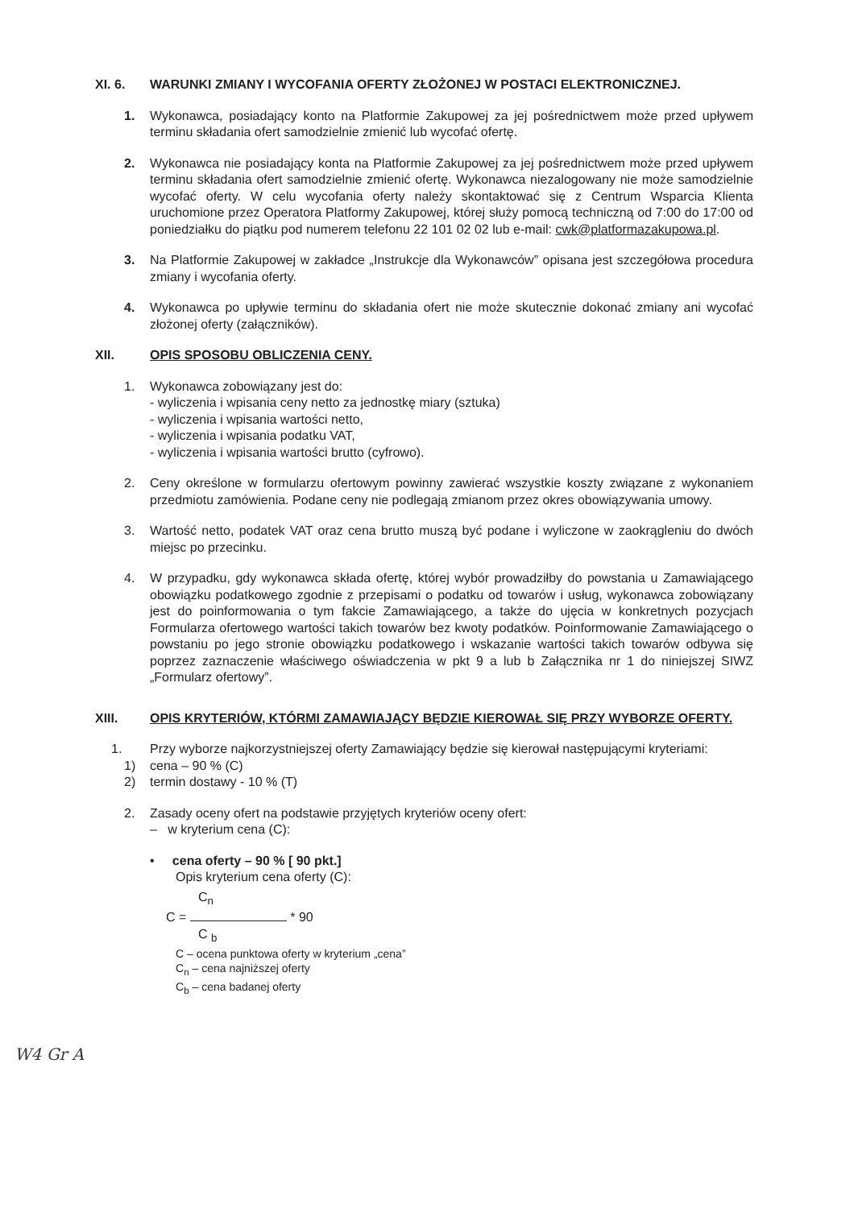XI. 6. WARUNKI ZMIANY I WYCOFANIA OFERTY ZŁOŻONEJ W POSTACI ELEKTRONICZNEJ.
1. Wykonawca, posiadający konto na Platformie Zakupowej za jej pośrednictwem może przed upływem terminu składania ofert samodzielnie zmienić lub wycofać ofertę.
2. Wykonawca nie posiadający konta na Platformie Zakupowej za jej pośrednictwem może przed upływem terminu składania ofert samodzielnie zmienić ofertę. Wykonawca niezalogowany nie może samodzielnie wycofać oferty. W celu wycofania oferty należy skontaktować się z Centrum Wsparcia Klienta uruchomione przez Operatora Platformy Zakupowej, której służy pomocą techniczną od 7:00 do 17:00 od poniedziałku do piątku pod numerem telefonu 22 101 02 02 lub e-mail: cwk@platformazakupowa.pl.
3. Na Platformie Zakupowej w zakładce „Instrukcje dla Wykonawców” opisana jest szczegółowa procedura zmiany i wycofania oferty.
4. Wykonawca po upływie terminu do składania ofert nie może skutecznie dokonać zmiany ani wycofać złożonej oferty (załączników).
XII. OPIS SPOSOBU OBLICZENIA CENY.
1. Wykonawca zobowiązany jest do:
- wyliczenia i wpisania ceny netto za jednostkę miary (sztuka)
- wyliczenia i wpisania wartości netto,
- wyliczenia i wpisania podatku VAT,
- wyliczenia i wpisania wartości brutto (cyfrowo).
2. Ceny określone w formularzu ofertowym powinny zawierać wszystkie koszty związane z wykonaniem przedmiotu zamówienia. Podane ceny nie podlegają zmianom przez okres obowiązywania umowy.
3. Wartość netto, podatek VAT oraz cena brutto muszą być podane i wyliczone w zaokrągleniu do dwóch miejsc po przecinku.
4. W przypadku, gdy wykonawca składa ofertę, której wybór prowadziłby do powstania u Zamawiającego obowiązku podatkowego zgodnie z przepisami o podatku od towarów i usług, wykonawca zobowiązany jest do poinformowania o tym fakcie Zamawiającego, a także do ujęcia w konkretnych pozycjach Formularza ofertowego wartości takich towarów bez kwoty podatków. Poinformowanie Zamawiającego o powstaniu po jego stronie obowiązku podatkowego i wskazanie wartości takich towarów odbywa się poprzez zaznaczenie właściwego oświadczenia w pkt 9 a lub b Załącznika nr 1 do niniejszej SIWZ „Formularz ofertowy”.
XIII. OPIS KRYTERIÓW, KTÓRMI ZAMAWIAJĄCY BĘDZIE KIEROWAŁ SIĘ PRZY WYBORZE OFERTY.
1. Przy wyborze najkorzystniejszej oferty Zamawiający będzie się kierował następującymi kryteriami:
1) cena – 90 % (C)
2) termin dostawy - 10 % (T)
2. Zasady oceny ofert na podstawie przyjętych kryteriów oceny ofert:
– w kryterium cena (C):
• cena oferty – 90 % [ 90 pkt.]
Opis kryterium cena oferty (C):
C<sub>n</sub>
C = * 90
C <sub>b</sub>
C – ocena punktowa oferty w kryterium „cena”
C<sub>n</sub> – cena najniższej oferty
C<sub>b</sub> – cena badanej oferty
W4 Gr A